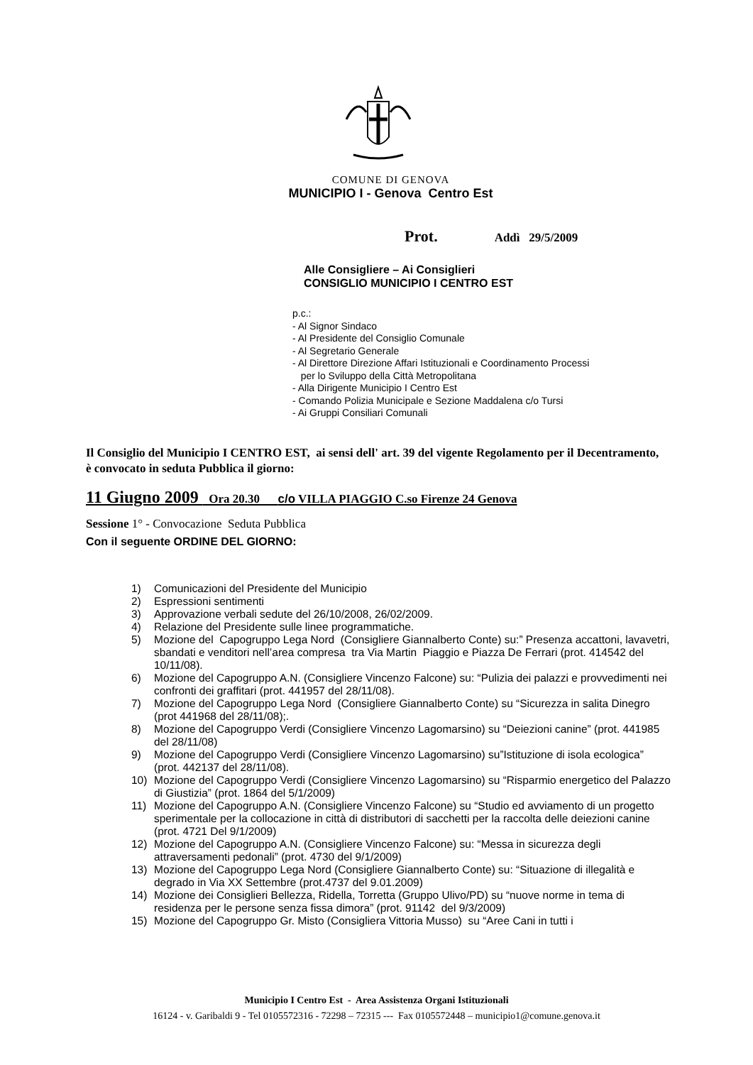COMUNE DI GENOVA
MUNICIPIO I - Genova Centro Est
Prot. Addì 29/5/2009
Alle Consigliere – Ai Consiglieri
CONSIGLIO MUNICIPIO I CENTRO EST
p.c.:
- Al Signor Sindaco
- Al Presidente del Consiglio Comunale
- Al Segretario Generale
- Al Direttore Direzione Affari Istituzionali e Coordinamento Processi
per lo Sviluppo della Città Metropolitana
- Alla Dirigente Municipio I Centro Est
- Comando Polizia Municipale e Sezione Maddalena c/o Tursi
- Ai Gruppi Consiliari Comunali
Il Consiglio del Municipio I CENTRO EST, ai sensi dell' art. 39 del vigente Regolamento per il Decentramento, è convocato in seduta Pubblica il giorno:
11 Giugno 2009 Ora 20.30 c/o VILLA PIAGGIO C.so Firenze 24 Genova
Sessione 1° - Convocazione Seduta Pubblica
Con il seguente ORDINE DEL GIORNO:
1) Comunicazioni del Presidente del Municipio
2) Espressioni sentimenti
3) Approvazione verbali sedute del 26/10/2008, 26/02/2009.
4) Relazione del Presidente sulle linee programmatiche.
5) Mozione del Capogruppo Lega Nord (Consigliere Giannalberto Conte) su:” Presenza accattoni, lavavetri, sbandati e venditori nell’area compresa tra Via Martin Piaggio e Piazza De Ferrari (prot. 414542 del 10/11/08).
6) Mozione del Capogruppo A.N. (Consigliere Vincenzo Falcone) su: “Pulizia dei palazzi e provvedimenti nei confronti dei graffitari (prot. 441957 del 28/11/08).
7) Mozione del Capogruppo Lega Nord (Consigliere Giannalberto Conte) su “Sicurezza in salita Dinegro (prot 441968 del 28/11/08);.
8) Mozione del Capogruppo Verdi (Consigliere Vincenzo Lagomarsino) su “Deiezioni canine” (prot. 441985 del 28/11/08)
9) Mozione del Capogruppo Verdi (Consigliere Vincenzo Lagomarsino) su”Istituzione di isola ecologica” (prot. 442137 del 28/11/08).
10) Mozione del Capogruppo Verdi (Consigliere Vincenzo Lagomarsino) su “Risparmio energetico del Palazzo di Giustizia” (prot. 1864 del 5/1/2009)
11) Mozione del Capogruppo A.N. (Consigliere Vincenzo Falcone) su “Studio ed avviamento di un progetto sperimentale per la collocazione in città di distributori di sacchetti per la raccolta delle deiezioni canine (prot. 4721 Del 9/1/2009)
12) Mozione del Capogruppo A.N. (Consigliere Vincenzo Falcone) su: “Messa in sicurezza degli attraversamenti pedonali” (prot. 4730 del 9/1/2009)
13) Mozione del Capogruppo Lega Nord (Consigliere Giannalberto Conte) su: “Situazione di illegalità e degrado in Via XX Settembre (prot.4737 del 9.01.2009)
14) Mozione dei Consiglieri Bellezza, Ridella, Torretta (Gruppo Ulivo/PD) su “nuove norme in tema di residenza per le persone senza fissa dimora” (prot. 91142 del 9/3/2009)
15) Mozione del Capogruppo Gr. Misto (Consigliera Vittoria Musso) su “Aree Cani in tutti i
Municipio I Centro Est - Area Assistenza Organi Istituzionali
16124 - v. Garibaldi 9 - Tel 0105572316 - 72298 – 72315 --- Fax 0105572448 – municipio1@comune.genova.it